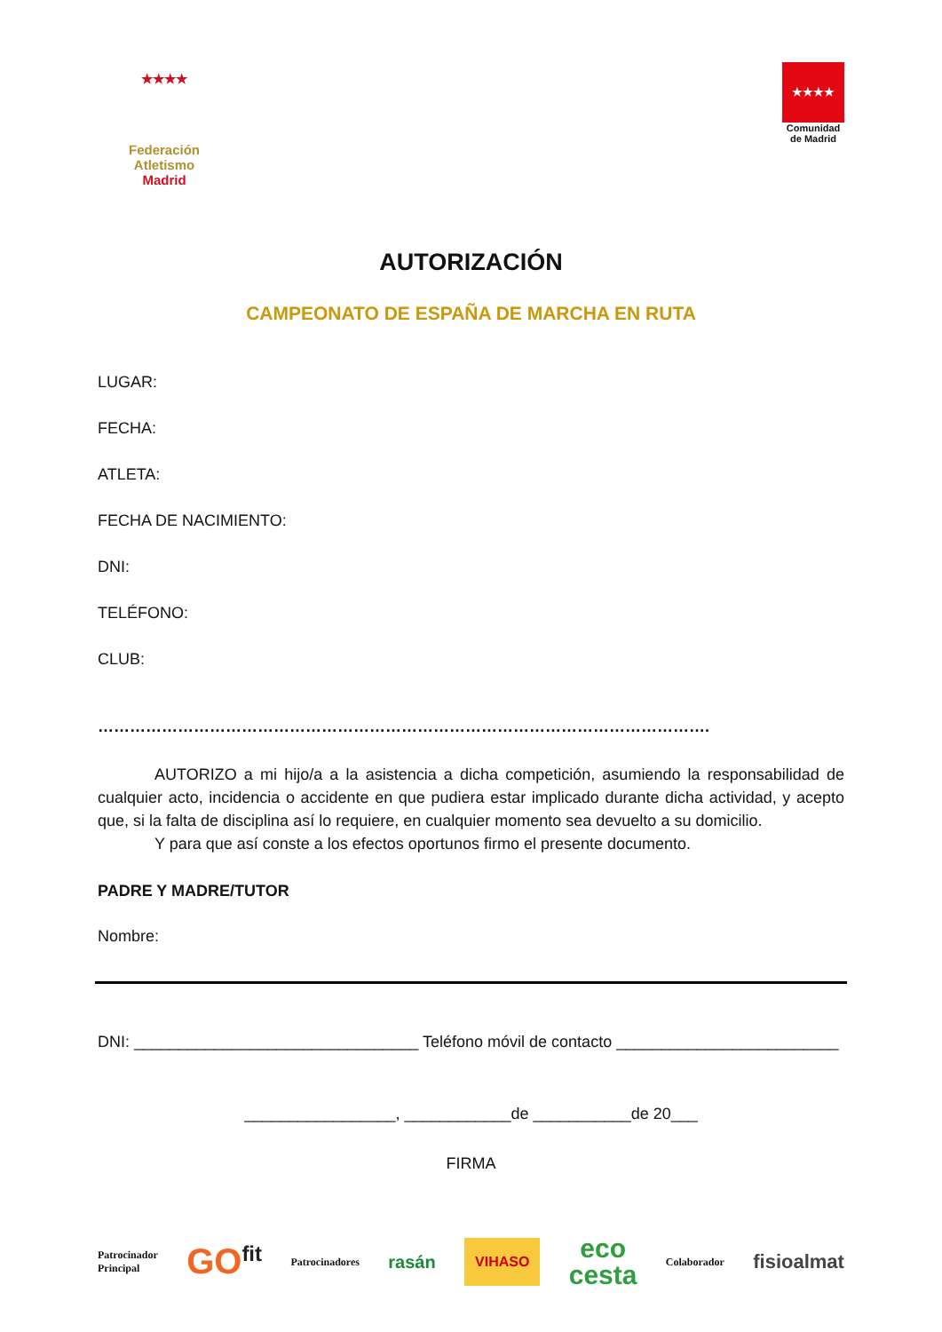★★★★
Federación Atletismo
Madrid
★★★★
Comunidad
de Madrid
AUTORIZACIÓN
CAMPEONATO DE ESPAÑA DE MARCHA EN RUTA
LUGAR:
FECHA:
ATLETA:
FECHA DE NACIMIENTO:
DNI:
TELÉFONO:
CLUB:
…………………………………………………………………………………………………….
AUTORIZO a mi hijo/a a la asistencia a dicha competición, asumiendo la responsabilidad de cualquier acto, incidencia o accidente en que pudiera estar implicado durante dicha actividad, y acepto que, si la falta de disciplina así lo requiere, en cualquier momento sea devuelto a su domicilio.
Y para que así conste a los efectos oportunos firmo el presente documento.
PADRE Y MADRE/TUTOR
Nombre:
DNI: ________________________________ Teléfono móvil de contacto _________________________
_________________, ____________de ___________de 20___
FIRMA
Patrocinador
Principal GO<sup>fit</sup> Patrocinadores rasán VIHASO eco
cesta Colaborador fisioalmat